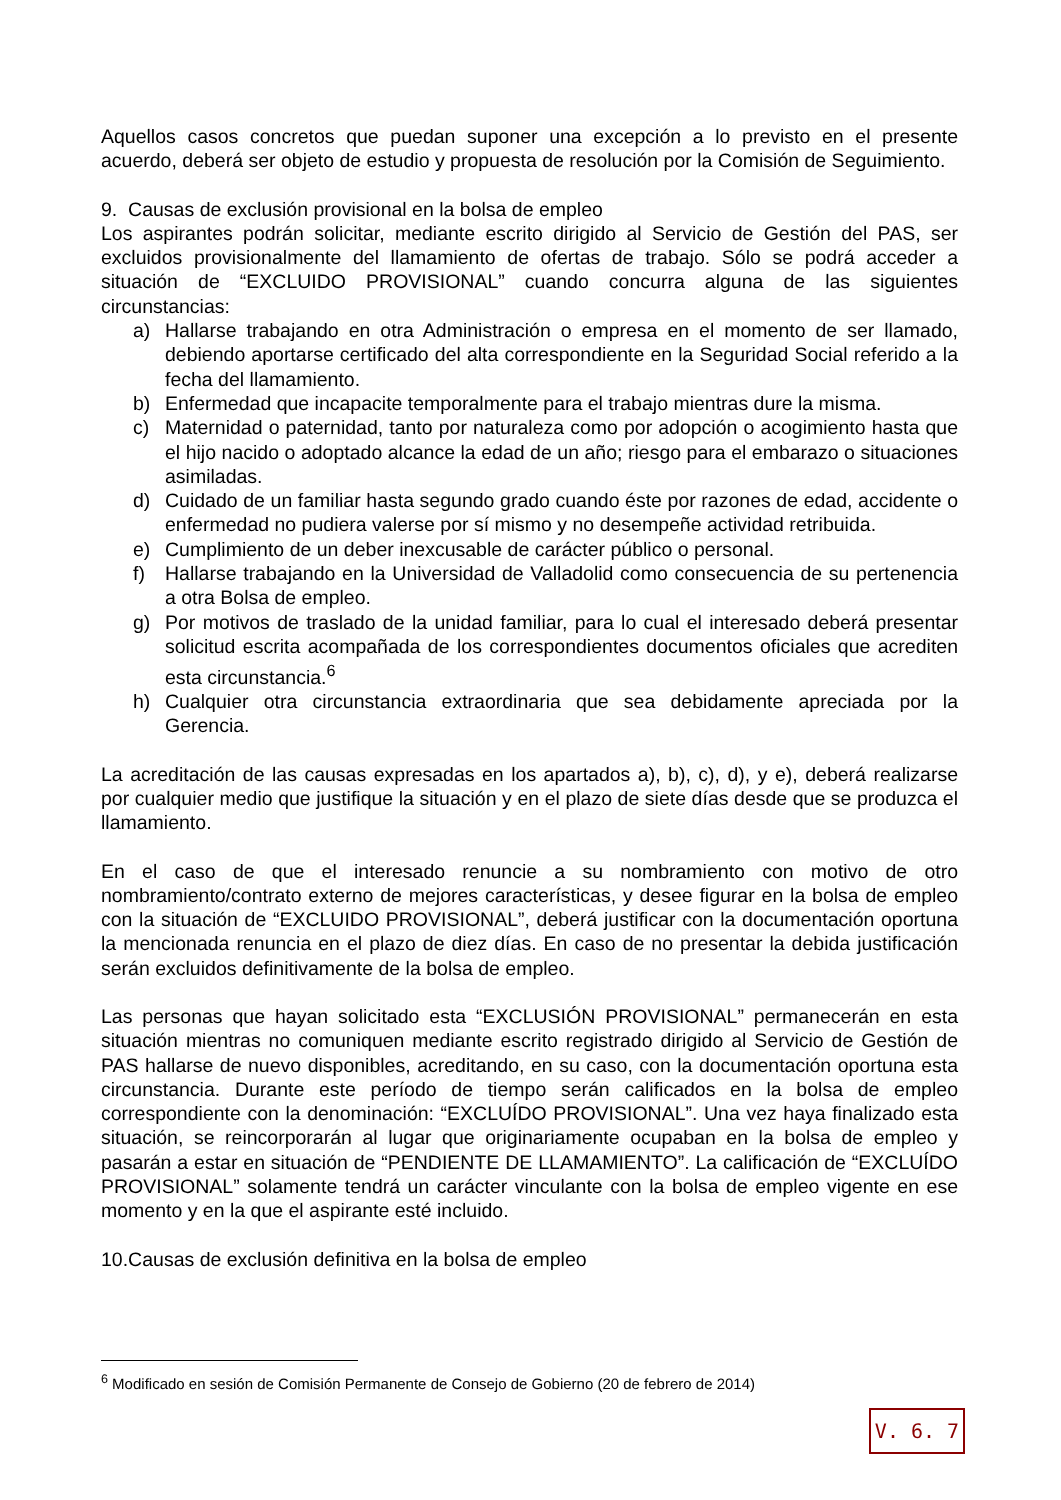Aquellos casos concretos que puedan suponer una excepción a lo previsto en el presente acuerdo, deberá ser objeto de estudio y propuesta de resolución por la Comisión de Seguimiento.
9. Causas de exclusión provisional en la bolsa de empleo
Los aspirantes podrán solicitar, mediante escrito dirigido al Servicio de Gestión del PAS, ser excluidos provisionalmente del llamamiento de ofertas de trabajo. Sólo se podrá acceder a situación de “EXCLUIDO PROVISIONAL” cuando concurra alguna de las siguientes circunstancias:
a) Hallarse trabajando en otra Administración o empresa en el momento de ser llamado, debiendo aportarse certificado del alta correspondiente en la Seguridad Social referido a la fecha del llamamiento.
b) Enfermedad que incapacite temporalmente para el trabajo mientras dure la misma.
c) Maternidad o paternidad, tanto por naturaleza como por adopción o acogimiento hasta que el hijo nacido o adoptado alcance la edad de un año; riesgo para el embarazo o situaciones asimiladas.
d) Cuidado de un familiar hasta segundo grado cuando éste por razones de edad, accidente o enfermedad no pudiera valerse por sí mismo y no desempeñe actividad retribuida.
e) Cumplimiento de un deber inexcusable de carácter público o personal.
f) Hallarse trabajando en la Universidad de Valladolid como consecuencia de su pertenencia a otra Bolsa de empleo.
g) Por motivos de traslado de la unidad familiar, para lo cual el interesado deberá presentar solicitud escrita acompañada de los correspondientes documentos oficiales que acrediten esta circunstancia.<sup>6</sup>
h) Cualquier otra circunstancia extraordinaria que sea debidamente apreciada por la Gerencia.
La acreditación de las causas expresadas en los apartados a), b), c), d), y e), deberá realizarse por cualquier medio que justifique la situación y en el plazo de siete días desde que se produzca el llamamiento.
En el caso de que el interesado renuncie a su nombramiento con motivo de otro nombramiento/contrato externo de mejores características, y desee figurar en la bolsa de empleo con la situación de “EXCLUIDO PROVISIONAL”, deberá justificar con la documentación oportuna la mencionada renuncia en el plazo de diez días. En caso de no presentar la debida justificación serán excluidos definitivamente de la bolsa de empleo.
Las personas que hayan solicitado esta “EXCLUSIÓN PROVISIONAL” permanecerán en esta situación mientras no comuniquen mediante escrito registrado dirigido al Servicio de Gestión de PAS hallarse de nuevo disponibles, acreditando, en su caso, con la documentación oportuna esta circunstancia. Durante este período de tiempo serán calificados en la bolsa de empleo correspondiente con la denominación: “EXCLUÍDO PROVISIONAL”. Una vez haya finalizado esta situación, se reincorporarán al lugar que originariamente ocupaban en la bolsa de empleo y pasarán a estar en situación de “PENDIENTE DE LLAMAMIENTO”. La calificación de “EXCLUÍDO PROVISIONAL” solamente tendrá un carácter vinculante con la bolsa de empleo vigente en ese momento y en la que el aspirante esté incluido.
10.Causas de exclusión definitiva en la bolsa de empleo
<sup>6</sup> Modificado en sesión de Comisión Permanente de Consejo de Gobierno (20 de febrero de 2014)
V. 6. 7